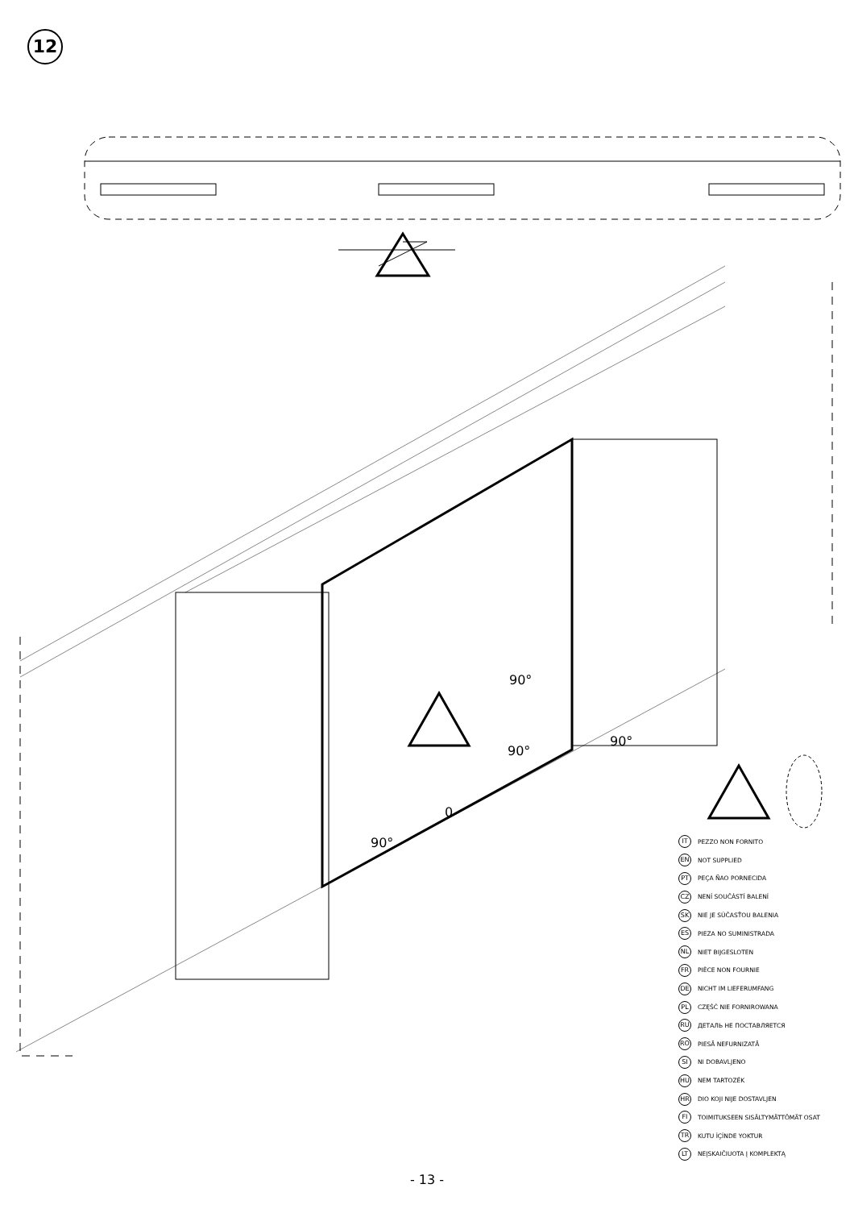12
90°
90°
90°
90°
0
IT PEZZO NON FORNITO
EN NOT SUPPLIED
PT PEÇA ÑAO PORNECIDA
CZ NENÍ SOUČÁSTÍ BALENÍ
SK NIE JE SÚČASŤOU BALENIA
ES PIEZA NO SUMINISTRADA
NL NIET BIJGESLOTEN
FR PIÈCE NON FOURNIE
DE NICHT IM LIEFERUMFANG
PL CZĘŚĆ NIE FORNIROWANA
RU ДЕТАЛЬ НЕ ПОСТАВЛЯЕТСЯ
RO PIESĂ NEFURNIZATĂ
SI NI DOBAVLJENO
HU NEM TARTOZÉK
HR DIO KOJI NIJE DOSTAVLJEN
FI TOIMITUKSEEN SISÄLTYMÄTTÖMÄT OSAT
TR KUTU İÇİNDE YOKTUR
LT NEĮSKAIČIUOTA Į KOMPLEKTĄ
- 13 -